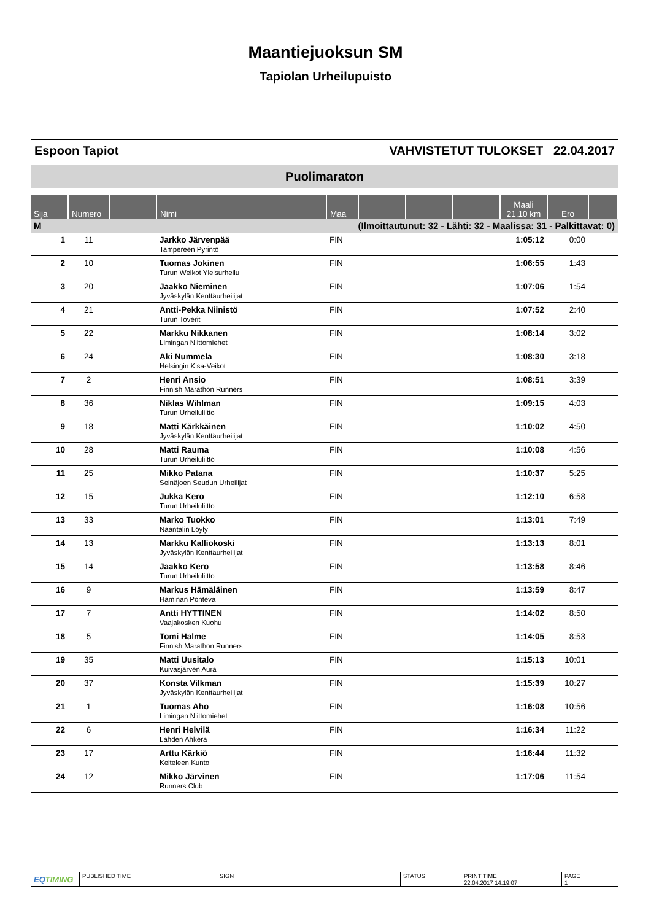Maantiejuoksun SM
Tapiolan Urheilupuisto
Espoon Tapiot VAHVISTETUT TULOKSET 22.04.2017
Puolimaraton
| Sija | Numero | | Nimi | Maa | | | | Maali 21.10 km | Ero | |
| --- | --- | --- | --- | --- | --- | --- | --- | --- | --- | --- |
| M | (Ilmoittautunut: 32 - Lähti: 32 - Maalissa: 31 - Palkittavat: 0) | | | | | | | | | |
| 1 | 11 | | Jarkko Järvenpää Tampereen Pyrintö | FIN | | | | 1:05:12 | 0:00 | |
| 2 | 10 | | Tuomas Jokinen Turun Weikot Yleisurheilu | FIN | | | | 1:06:55 | 1:43 | |
| 3 | 20 | | Jaakko Nieminen Jyväskylän Kenttäurheilijat | FIN | | | | 1:07:06 | 1:54 | |
| 4 | 21 | | Antti-Pekka Niinistö Turun Toverit | FIN | | | | 1:07:52 | 2:40 | |
| 5 | 22 | | Markku Nikkanen Limingan Niittomiehet | FIN | | | | 1:08:14 | 3:02 | |
| 6 | 24 | | Aki Nummela Helsingin Kisa-Veikot | FIN | | | | 1:08:30 | 3:18 | |
| 7 | 2 | | Henri Ansio Finnish Marathon Runners | FIN | | | | 1:08:51 | 3:39 | |
| 8 | 36 | | Niklas Wihlman Turun Urheiluliitto | FIN | | | | 1:09:15 | 4:03 | |
| 9 | 18 | | Matti Kärkkäinen Jyväskylän Kenttäurheilijat | FIN | | | | 1:10:02 | 4:50 | |
| 10 | 28 | | Matti Rauma Turun Urheiluliitto | FIN | | | | 1:10:08 | 4:56 | |
| 11 | 25 | | Mikko Patana Seinäjoen Seudun Urheilijat | FIN | | | | 1:10:37 | 5:25 | |
| 12 | 15 | | Jukka Kero Turun Urheiluliitto | FIN | | | | 1:12:10 | 6:58 | |
| 13 | 33 | | Marko Tuokko Naantalin Löyly | FIN | | | | 1:13:01 | 7:49 | |
| 14 | 13 | | Markku Kalliokoski Jyväskylän Kenttäurheilijat | FIN | | | | 1:13:13 | 8:01 | |
| 15 | 14 | | Jaakko Kero Turun Urheiluliitto | FIN | | | | 1:13:58 | 8:46 | |
| 16 | 9 | | Markus Hämäläinen Haminan Ponteva | FIN | | | | 1:13:59 | 8:47 | |
| 17 | 7 | | Antti HYTTINEN Vaajakosken Kuohu | FIN | | | | 1:14:02 | 8:50 | |
| 18 | 5 | | Tomi Halme Finnish Marathon Runners | FIN | | | | 1:14:05 | 8:53 | |
| 19 | 35 | | Matti Uusitalo Kuivasjärven Aura | FIN | | | | 1:15:13 | 10:01 | |
| 20 | 37 | | Konsta Vilkman Jyväskylän Kenttäurheilijat | FIN | | | | 1:15:39 | 10:27 | |
| 21 | 1 | | Tuomas Aho Limingan Niittomiehet | FIN | | | | 1:16:08 | 10:56 | |
| 22 | 6 | | Henri Helvilä Lahden Ahkera | FIN | | | | 1:16:34 | 11:22 | |
| 23 | 17 | | Arttu Kärkiö Keiteleen Kunto | FIN | | | | 1:16:44 | 11:32 | |
| 24 | 12 | | Mikko Järvinen Runners Club | FIN | | | | 1:17:06 | 11:54 | |
| EQ TIMING | PUBLISHED TIME | SIGN | STATUS | PRINT TIME 22.04.2017 14:19:07 | PAGE 1 |